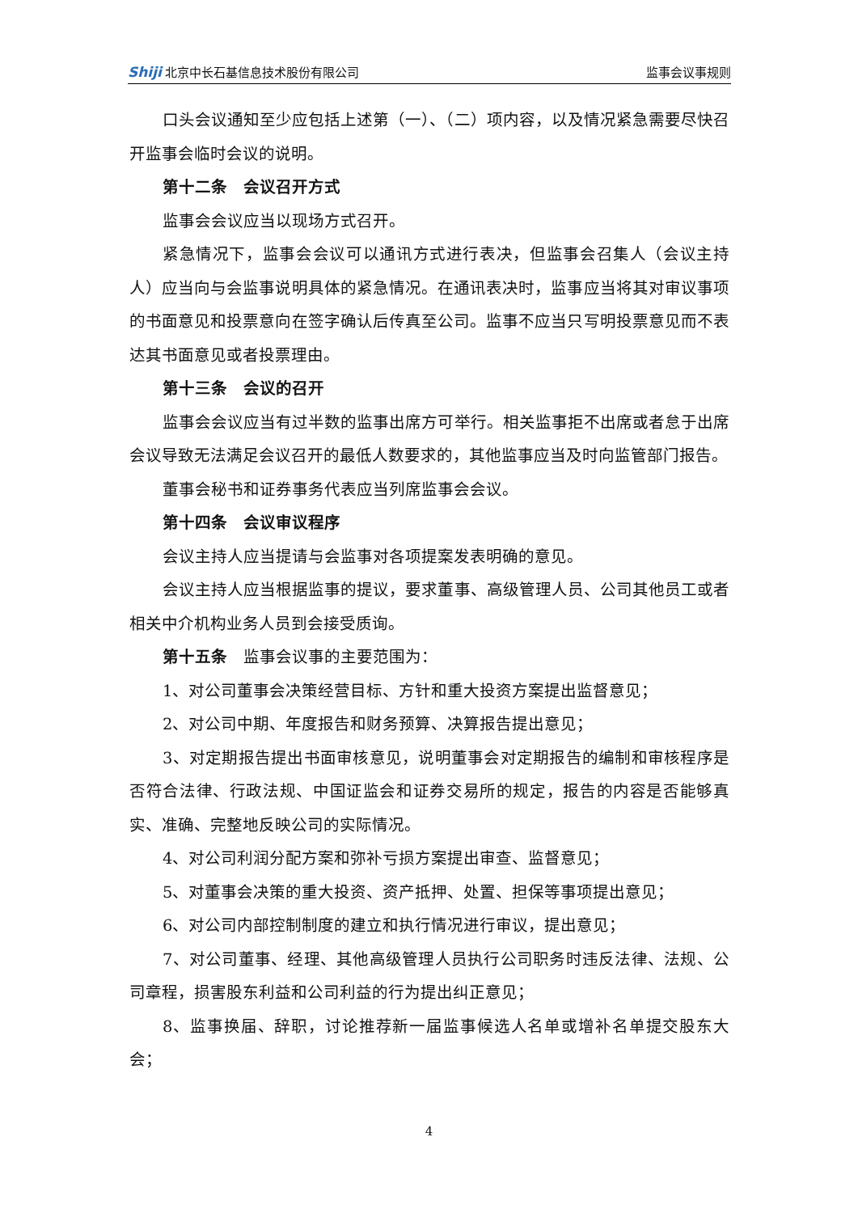Shiji 北京中长石基信息技术股份有限公司
监事会议事规则
口头会议通知至少应包括上述第（一）、（二）项内容，以及情况紧急需要尽快召开监事会临时会议的说明。
第十二条　会议召开方式
监事会会议应当以现场方式召开。
紧急情况下，监事会会议可以通讯方式进行表决，但监事会召集人（会议主持人）应当向与会监事说明具体的紧急情况。在通讯表决时，监事应当将其对审议事项的书面意见和投票意向在签字确认后传真至公司。监事不应当只写明投票意见而不表达其书面意见或者投票理由。
第十三条　会议的召开
监事会会议应当有过半数的监事出席方可举行。相关监事拒不出席或者怠于出席会议导致无法满足会议召开的最低人数要求的，其他监事应当及时向监管部门报告。
董事会秘书和证券事务代表应当列席监事会会议。
第十四条　会议审议程序
会议主持人应当提请与会监事对各项提案发表明确的意见。
会议主持人应当根据监事的提议，要求董事、高级管理人员、公司其他员工或者相关中介机构业务人员到会接受质询。
第十五条　监事会议事的主要范围为：
1、对公司董事会决策经营目标、方针和重大投资方案提出监督意见；
2、对公司中期、年度报告和财务预算、决算报告提出意见；
3、对定期报告提出书面审核意见，说明董事会对定期报告的编制和审核程序是否符合法律、行政法规、中国证监会和证券交易所的规定，报告的内容是否能够真实、准确、完整地反映公司的实际情况。
4、对公司利润分配方案和弥补亏损方案提出审查、监督意见；
5、对董事会决策的重大投资、资产抵押、处置、担保等事项提出意见；
6、对公司内部控制制度的建立和执行情况进行审议，提出意见；
7、对公司董事、经理、其他高级管理人员执行公司职务时违反法律、法规、公司章程，损害股东利益和公司利益的行为提出纠正意见；
8、监事换届、辞职，讨论推荐新一届监事候选人名单或增补名单提交股东大会；
4